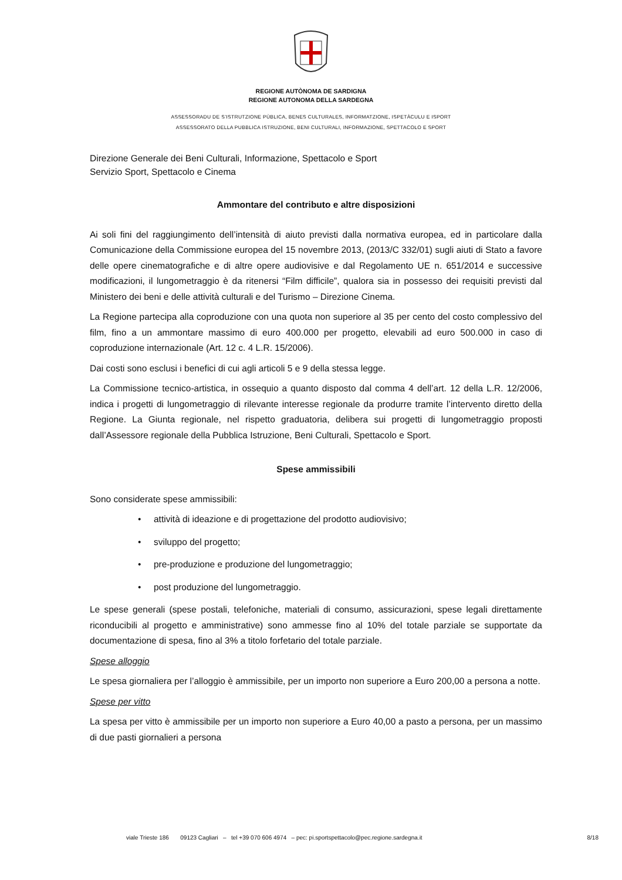REGIONE AUTÒNOMA DE SARDIGNA
REGIONE AUTONOMA DELLA SARDEGNA
ASSESSORADU DE S’ISTRUTZIONE PÙBLICA, BENES CULTURALES, INFORMATZIONE, ISPETÀCULU E ISPORT
ASSESSORATO DELLA PUBBLICA ISTRUZIONE, BENI CULTURALI, INFORMAZIONE, SPETTACOLO E SPORT
Direzione Generale dei Beni Culturali, Informazione, Spettacolo e Sport
Servizio Sport, Spettacolo e Cinema
Ammontare del contributo e altre disposizioni
Ai soli fini del raggiungimento dell’intensità di aiuto previsti dalla normativa europea, ed in particolare dalla Comunicazione della Commissione europea del 15 novembre 2013, (2013/C 332/01) sugli aiuti di Stato a favore delle opere cinematografiche e di altre opere audiovisive e dal Regolamento UE n. 651/2014 e successive modificazioni, il lungometraggio è da ritenersi “Film difficile”, qualora sia in possesso dei requisiti previsti dal Ministero dei beni e delle attività culturali e del Turismo – Direzione Cinema.
La Regione partecipa alla coproduzione con una quota non superiore al 35 per cento del costo complessivo del film, fino a un ammontare massimo di euro 400.000 per progetto, elevabili ad euro 500.000 in caso di coproduzione internazionale (Art. 12 c. 4 L.R. 15/2006).
Dai costi sono esclusi i benefici di cui agli articoli 5 e 9 della stessa legge.
La Commissione tecnico-artistica, in ossequio a quanto disposto dal comma 4 dell’art. 12 della L.R. 12/2006, indica i progetti di lungometraggio di rilevante interesse regionale da produrre tramite l’intervento diretto della Regione. La Giunta regionale, nel rispetto graduatoria, delibera sui progetti di lungometraggio proposti dall’Assessore regionale della Pubblica Istruzione, Beni Culturali, Spettacolo e Sport.
Spese ammissibili
Sono considerate spese ammissibili:
• attività di ideazione e di progettazione del prodotto audiovisivo;
• sviluppo del progetto;
• pre-produzione e produzione del lungometraggio;
• post produzione del lungometraggio.
Le spese generali (spese postali, telefoniche, materiali di consumo, assicurazioni, spese legali direttamente riconducibili al progetto e amministrative) sono ammesse fino al 10% del totale parziale se supportate da documentazione di spesa, fino al 3% a titolo forfetario del totale parziale.
Spese alloggio
Le spesa giornaliera per l’alloggio è ammissibile, per un importo non superiore a Euro 200,00 a persona a notte.
Spese per vitto
La spesa per vitto è ammissibile per un importo non superiore a Euro 40,00 a pasto a persona, per un massimo di due pasti giornalieri a persona
viale Trieste 186 09123 Cagliari – tel +39 070 606 4974 – pec: pi.sportspettacolo@pec.regione.sardegna.it 8/18